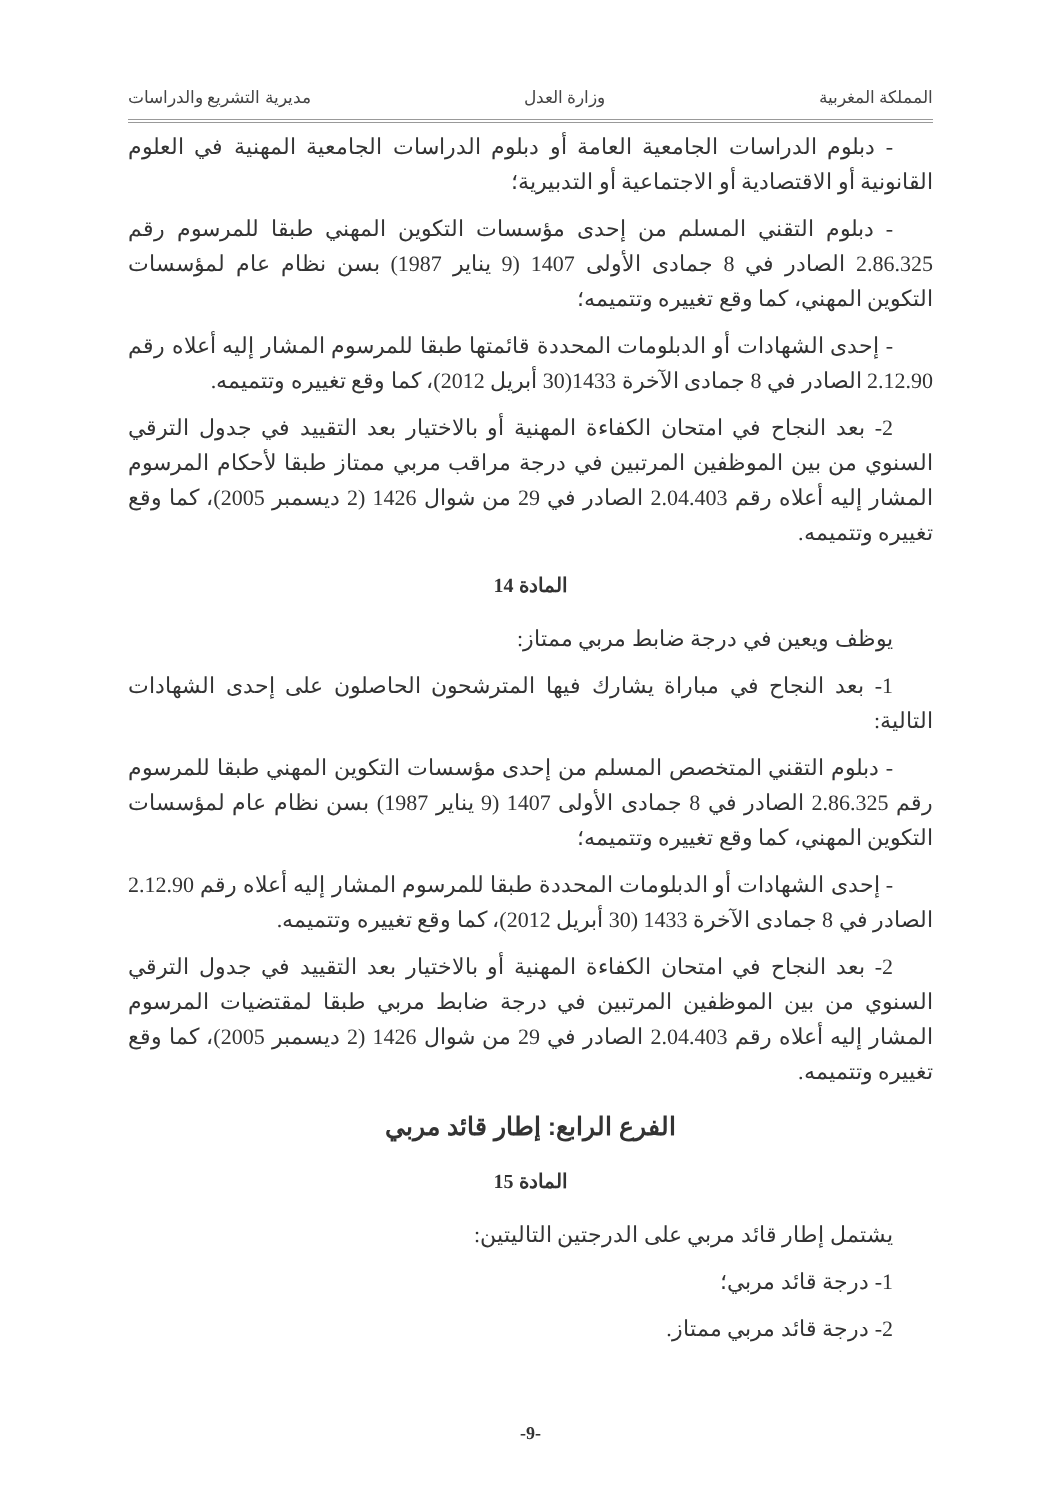المملكة المغربية وزارة العدل مديرية التشريع والدراسات
- دبلوم الدراسات الجامعية العامة أو دبلوم الدراسات الجامعية المهنية في العلوم القانونية أو الاقتصادية أو الاجتماعية أو التدبيرية؛
- دبلوم التقني المسلم من إحدى مؤسسات التكوين المهني طبقا للمرسوم رقم 2.86.325 الصادر في 8 جمادى الأولى 1407 (9 يناير 1987) بسن نظام عام لمؤسسات التكوين المهني، كما وقع تغييره وتتميمه؛
- إحدى الشهادات أو الدبلومات المحددة قائمتها طبقا للمرسوم المشار إليه أعلاه رقم 2.12.90 الصادر في 8 جمادى الآخرة 1433(30 أبريل 2012)، كما وقع تغييره وتتميمه.
2- بعد النجاح في امتحان الكفاءة المهنية أو بالاختيار بعد التقييد في جدول الترقي السنوي من بين الموظفين المرتبين في درجة مراقب مربي ممتاز طبقا لأحكام المرسوم المشار إليه أعلاه رقم 2.04.403 الصادر في 29 من شوال 1426 (2 ديسمبر 2005)، كما وقع تغييره وتتميمه.
المادة 14
يوظف ويعين في درجة ضابط مربي ممتاز:
1- بعد النجاح في مباراة يشارك فيها المترشحون الحاصلون على إحدى الشهادات التالية:
- دبلوم التقني المتخصص المسلم من إحدى مؤسسات التكوين المهني طبقا للمرسوم رقم 2.86.325 الصادر في 8 جمادى الأولى 1407 (9 يناير 1987) بسن نظام عام لمؤسسات التكوين المهني، كما وقع تغييره وتتميمه؛
- إحدى الشهادات أو الدبلومات المحددة طبقا للمرسوم المشار إليه أعلاه رقم 2.12.90 الصادر في 8 جمادى الآخرة 1433 (30 أبريل 2012)، كما وقع تغييره وتتميمه.
2- بعد النجاح في امتحان الكفاءة المهنية أو بالاختيار بعد التقييد في جدول الترقي السنوي من بين الموظفين المرتبين في درجة ضابط مربي طبقا لمقتضيات المرسوم المشار إليه أعلاه رقم 2.04.403 الصادر في 29 من شوال 1426 (2 ديسمبر 2005)، كما وقع تغييره وتتميمه.
الفرع الرابع: إطار قائد مربي
المادة 15
يشتمل إطار قائد مربي على الدرجتين التاليتين:
1- درجة قائد مربي؛
2- درجة قائد مربي ممتاز.
-9-